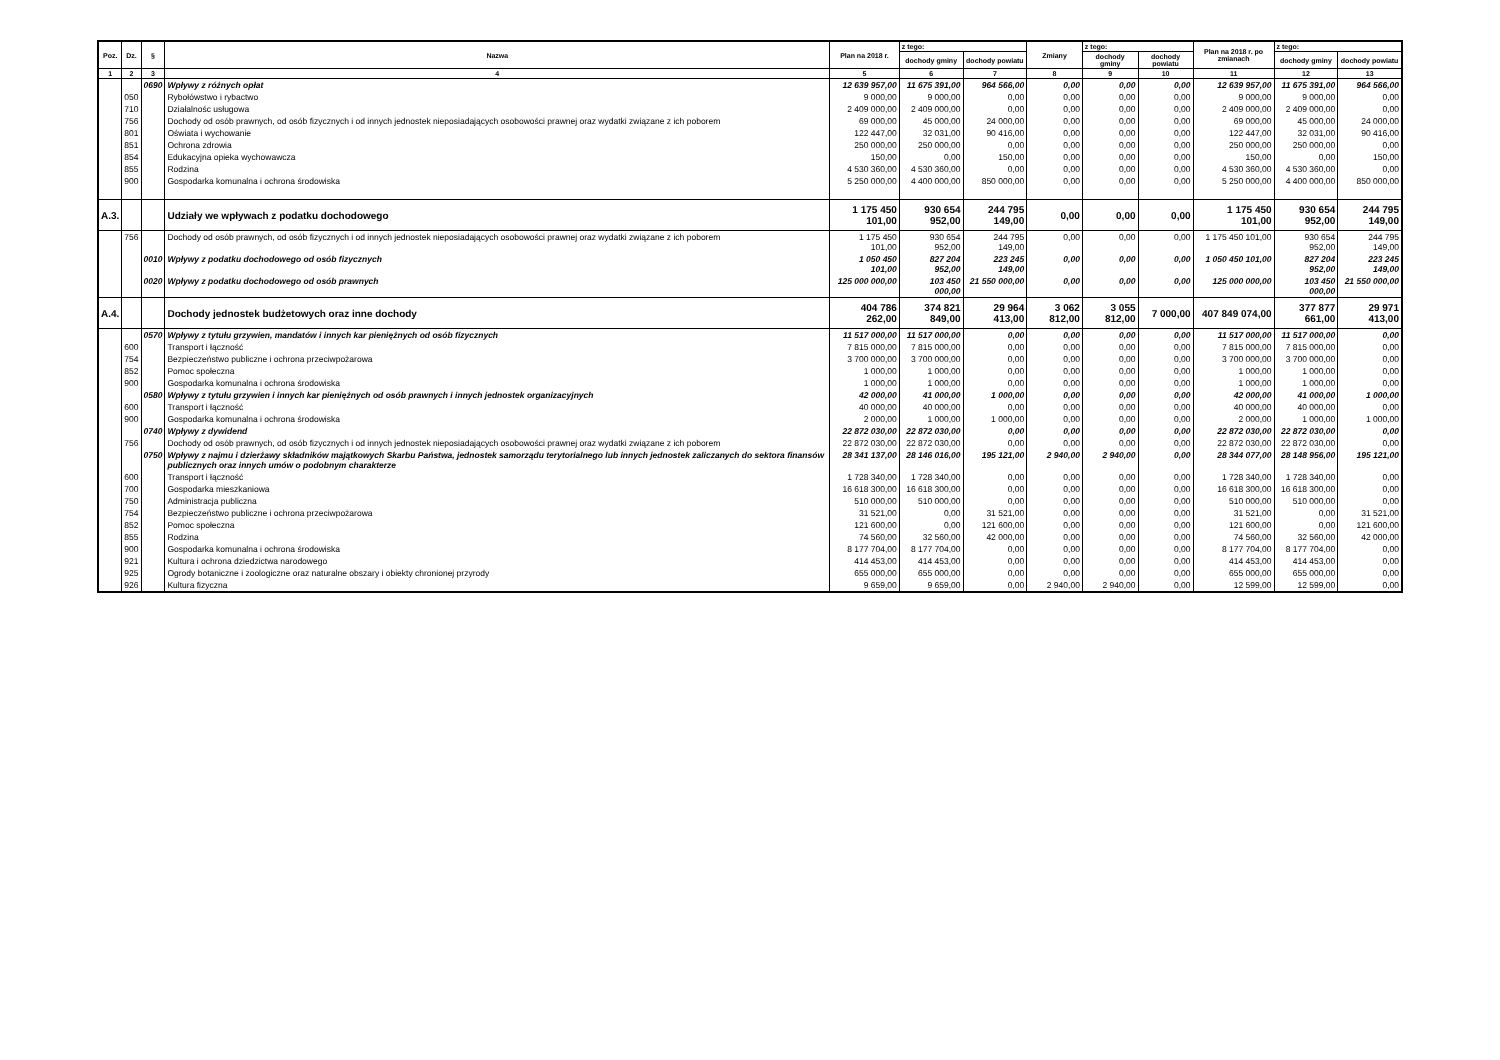| Poz. | Dz. | § | Nazwa | Plan na 2018 r. | z tego: | | Zmiany | z tego: | | Plan na 2018 r. po zmianach | z tego: | |
| --- | --- | --- | --- | --- | --- | --- | --- | --- | --- | --- | --- | --- |
| | | | | | dochody gminy | dochody powiatu | | dochody gminy | dochody powiatu | | dochody gminy | dochody powiatu |
| 1 | 2 | 3 | 4 | 5 | 6 | 7 | 8 | 9 | 10 | 11 | 12 | 13 |
| | | 0690 | Wpływy z różnych opłat | 12 639 957,00 | 11 675 391,00 | 964 566,00 | 0,00 | 0,00 | 0,00 | 12 639 957,00 | 11 675 391,00 | 964 566,00 |
| | 050 | | Rybołówstwo i rybactwo | 9 000,00 | 9 000,00 | 0,00 | 0,00 | 0,00 | 0,00 | 9 000,00 | 9 000,00 | 0,00 |
| | 710 | | Działalnośc usługowa | 2 409 000,00 | 2 409 000,00 | 0,00 | 0,00 | 0,00 | 0,00 | 2 409 000,00 | 2 409 000,00 | 0,00 |
| | 756 | | Dochody od osób prawnych, od osób fizycznych i od innych jednostek nieposiadających osobowości prawnej oraz wydatki związane z ich poborem | 69 000,00 | 45 000,00 | 24 000,00 | 0,00 | 0,00 | 0,00 | 69 000,00 | 45 000,00 | 24 000,00 |
| | 801 | | Oświata i wychowanie | 122 447,00 | 32 031,00 | 90 416,00 | 0,00 | 0,00 | 0,00 | 122 447,00 | 32 031,00 | 90 416,00 |
| | 851 | | Ochrona zdrowia | 250 000,00 | 250 000,00 | 0,00 | 0,00 | 0,00 | 0,00 | 250 000,00 | 250 000,00 | 0,00 |
| | 854 | | Edukacyjna opieka wychowawcza | 150,00 | 0,00 | 150,00 | 0,00 | 0,00 | 0,00 | 150,00 | 0,00 | 150,00 |
| | 855 | | Rodzina | 4 530 360,00 | 4 530 360,00 | 0,00 | 0,00 | 0,00 | 0,00 | 4 530 360,00 | 4 530 360,00 | 0,00 |
| | 900 | | Gospodarka komunalna i ochrona środowiska | 5 250 000,00 | 4 400 000,00 | 850 000,00 | 0,00 | 0,00 | 0,00 | 5 250 000,00 | 4 400 000,00 | 850 000,00 |
| A.3. | | | Udziały we wpływach z podatku dochodowego | 1 175 450 101,00 | 930 654 952,00 | 244 795 149,00 | 0,00 | 0,00 | 0,00 | 1 175 450 101,00 | 930 654 952,00 | 244 795 149,00 |
| | 756 | | Dochody od osób prawnych, od osób fizycznych i od innych jednostek nieposiadających osobowości prawnej oraz wydatki związane z ich poborem | 1 175 450 101,00 | 930 654 952,00 | 244 795 149,00 | 0,00 | 0,00 | 0,00 | 1 175 450 101,00 | 930 654 952,00 | 244 795 149,00 |
| | | 0010 | Wpływy z podatku dochodowego od osób fizycznych | 1 050 450 101,00 | 827 204 952,00 | 223 245 149,00 | 0,00 | 0,00 | 0,00 | 1 050 450 101,00 | 827 204 952,00 | 223 245 149,00 |
| | | 0020 | Wpływy z podatku dochodowego od osób prawnych | 125 000 000,00 | 103 450 000,00 | 21 550 000,00 | 0,00 | 0,00 | 0,00 | 125 000 000,00 | 103 450 000,00 | 21 550 000,00 |
| A.4. | | | Dochody jednostek budżetowych oraz inne dochody | 404 786 262,00 | 374 821 849,00 | 29 964 413,00 | 3 062 812,00 | 3 055 812,00 | 7 000,00 | 407 849 074,00 | 377 877 661,00 | 29 971 413,00 |
| | | 0570 | Wpływy z tytułu grzywien, mandatów i innych kar pieniężnych od osób fizycznych | 11 517 000,00 | 11 517 000,00 | 0,00 | 0,00 | 0,00 | 0,00 | 11 517 000,00 | 11 517 000,00 | 0,00 |
| | 600 | | Transport i łączność | 7 815 000,00 | 7 815 000,00 | 0,00 | 0,00 | 0,00 | 0,00 | 7 815 000,00 | 7 815 000,00 | 0,00 |
| | 754 | | Bezpieczeństwo publiczne i ochrona przeciwpożarowa | 3 700 000,00 | 3 700 000,00 | 0,00 | 0,00 | 0,00 | 0,00 | 3 700 000,00 | 3 700 000,00 | 0,00 |
| | 852 | | Pomoc społeczna | 1 000,00 | 1 000,00 | 0,00 | 0,00 | 0,00 | 0,00 | 1 000,00 | 1 000,00 | 0,00 |
| | 900 | | Gospodarka komunalna i ochrona środowiska | 1 000,00 | 1 000,00 | 0,00 | 0,00 | 0,00 | 0,00 | 1 000,00 | 1 000,00 | 0,00 |
| | | 0580 | Wpływy z tytułu grzywien i innych kar pieniężnych od osób prawnych i innych jednostek organizacyjnych | 42 000,00 | 41 000,00 | 1 000,00 | 0,00 | 0,00 | 0,00 | 42 000,00 | 41 000,00 | 1 000,00 |
| | 600 | | Transport i łączność | 40 000,00 | 40 000,00 | 0,00 | 0,00 | 0,00 | 0,00 | 40 000,00 | 40 000,00 | 0,00 |
| | 900 | | Gospodarka komunalna i ochrona środowiska | 2 000,00 | 1 000,00 | 1 000,00 | 0,00 | 0,00 | 0,00 | 2 000,00 | 1 000,00 | 1 000,00 |
| | | 0740 | Wpływy z dywidend | 22 872 030,00 | 22 872 030,00 | 0,00 | 0,00 | 0,00 | 0,00 | 22 872 030,00 | 22 872 030,00 | 0,00 |
| | 756 | | Dochody od osób prawnych, od osób fizycznych i od innych jednostek nieposiadających osobowości prawnej oraz wydatki związane z ich poborem | 22 872 030,00 | 22 872 030,00 | 0,00 | 0,00 | 0,00 | 0,00 | 22 872 030,00 | 22 872 030,00 | 0,00 |
| | | 0750 | Wpływy z najmu i dzierżawy składników majątkowych Skarbu Państwa, jednostek samorządu terytorialnego lub innych jednostek zaliczanych do sektora finansów publicznych oraz innych umów o podobnym charakterze | 28 341 137,00 | 28 146 016,00 | 195 121,00 | 2 940,00 | 2 940,00 | 0,00 | 28 344 077,00 | 28 148 956,00 | 195 121,00 |
| | 600 | | Transport i łączność | 1 728 340,00 | 1 728 340,00 | 0,00 | 0,00 | 0,00 | 0,00 | 1 728 340,00 | 1 728 340,00 | 0,00 |
| | 700 | | Gospodarka mieszkaniowa | 16 618 300,00 | 16 618 300,00 | 0,00 | 0,00 | 0,00 | 0,00 | 16 618 300,00 | 16 618 300,00 | 0,00 |
| | 750 | | Administracja publiczna | 510 000,00 | 510 000,00 | 0,00 | 0,00 | 0,00 | 0,00 | 510 000,00 | 510 000,00 | 0,00 |
| | 754 | | Bezpieczeństwo publiczne i ochrona przeciwpożarowa | 31 521,00 | 0,00 | 31 521,00 | 0,00 | 0,00 | 0,00 | 31 521,00 | 0,00 | 31 521,00 |
| | 852 | | Pomoc społeczna | 121 600,00 | 0,00 | 121 600,00 | 0,00 | 0,00 | 0,00 | 121 600,00 | 0,00 | 121 600,00 |
| | 855 | | Rodzina | 74 560,00 | 32 560,00 | 42 000,00 | 0,00 | 0,00 | 0,00 | 74 560,00 | 32 560,00 | 42 000,00 |
| | 900 | | Gospodarka komunalna i ochrona środowiska | 8 177 704,00 | 8 177 704,00 | 0,00 | 0,00 | 0,00 | 0,00 | 8 177 704,00 | 8 177 704,00 | 0,00 |
| | 921 | | Kultura i ochrona dziedzictwa narodowego | 414 453,00 | 414 453,00 | 0,00 | 0,00 | 0,00 | 0,00 | 414 453,00 | 414 453,00 | 0,00 |
| | 925 | | Ogrody botaniczne i zoologiczne oraz naturalne obszary i obiekty chronionej przyrody | 655 000,00 | 655 000,00 | 0,00 | 0,00 | 0,00 | 0,00 | 655 000,00 | 655 000,00 | 0,00 |
| | 926 | | Kultura fizyczna | 9 659,00 | 9 659,00 | 0,00 | 2 940,00 | 2 940,00 | 0,00 | 12 599,00 | 12 599,00 | 0,00 |